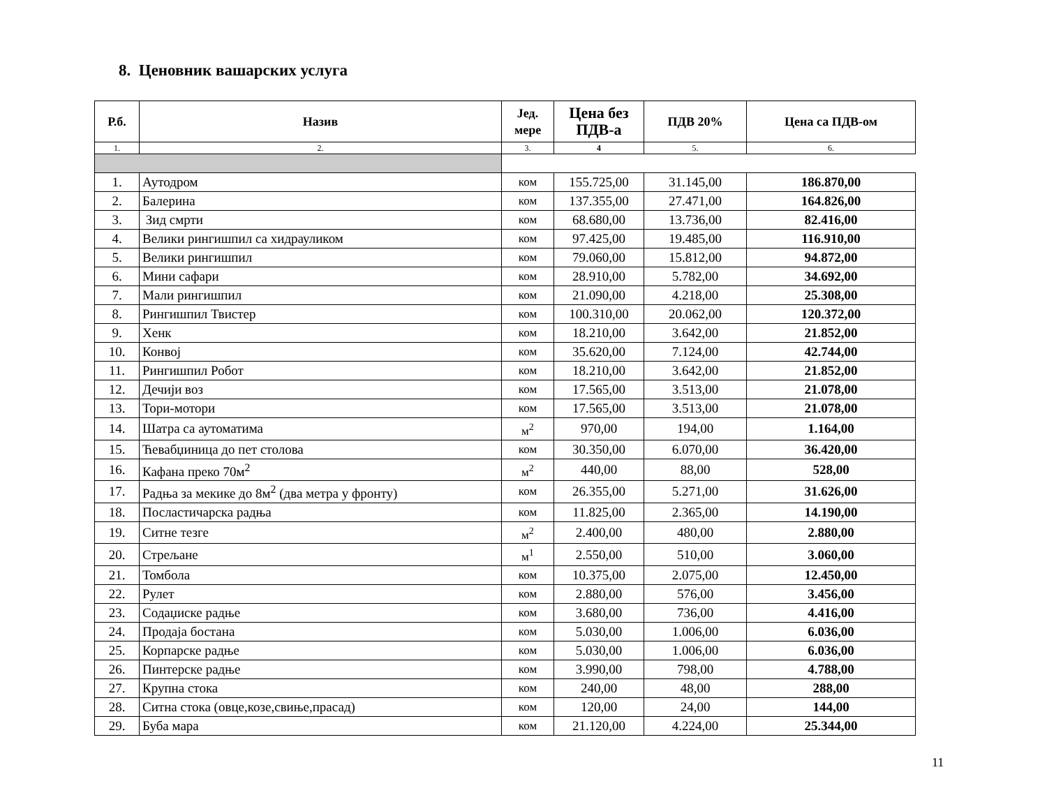8. Ценовник вашарских услуга
| Р.б. | Назив | Јед. мере | Цена без ПДВ-а | ПДВ 20% | Цена са ПДВ-ом |
| --- | --- | --- | --- | --- | --- |
| 1. | 2. | 3. | 4 | 5. | 6. |
| 1. | Аутодром | ком | 155.725,00 | 31.145,00 | 186.870,00 |
| 2. | Балерина | ком | 137.355,00 | 27.471,00 | 164.826,00 |
| 3. | Зид смрти | ком | 68.680,00 | 13.736,00 | 82.416,00 |
| 4. | Велики рингишпил са хидрауликом | ком | 97.425,00 | 19.485,00 | 116.910,00 |
| 5. | Велики рингишпил | ком | 79.060,00 | 15.812,00 | 94.872,00 |
| 6. | Мини сафари | ком | 28.910,00 | 5.782,00 | 34.692,00 |
| 7. | Мали рингишпил | ком | 21.090,00 | 4.218,00 | 25.308,00 |
| 8. | Рингишпил Твистер | ком | 100.310,00 | 20.062,00 | 120.372,00 |
| 9. | Хенк | ком | 18.210,00 | 3.642,00 | 21.852,00 |
| 10. | Конвој | ком | 35.620,00 | 7.124,00 | 42.744,00 |
| 11. | Рингишпил Робот | ком | 18.210,00 | 3.642,00 | 21.852,00 |
| 12. | Дечији воз | ком | 17.565,00 | 3.513,00 | 21.078,00 |
| 13. | Тори-мотори | ком | 17.565,00 | 3.513,00 | 21.078,00 |
| 14. | Шатра са аутоматима | м<sup>2</sup> | 970,00 | 194,00 | 1.164,00 |
| 15. | Ћевабџиница до пет столова | ком | 30.350,00 | 6.070,00 | 36.420,00 |
| 16. | Кафана преко 70м<sup>2</sup> | м<sup>2</sup> | 440,00 | 88,00 | 528,00 |
| 17. | Радња за мекике до 8м<sup>2</sup> (два метра у фронту) | ком | 26.355,00 | 5.271,00 | 31.626,00 |
| 18. | Посластичарска радња | ком | 11.825,00 | 2.365,00 | 14.190,00 |
| 19. | Ситне тезге | м<sup>2</sup> | 2.400,00 | 480,00 | 2.880,00 |
| 20. | Стрељане | м<sup>1</sup> | 2.550,00 | 510,00 | 3.060,00 |
| 21. | Томбола | ком | 10.375,00 | 2.075,00 | 12.450,00 |
| 22. | Рулет | ком | 2.880,00 | 576,00 | 3.456,00 |
| 23. | Содаџиске радње | ком | 3.680,00 | 736,00 | 4.416,00 |
| 24. | Продаја бостана | ком | 5.030,00 | 1.006,00 | 6.036,00 |
| 25. | Корпарске радње | ком | 5.030,00 | 1.006,00 | 6.036,00 |
| 26. | Пинтерске радње | ком | 3.990,00 | 798,00 | 4.788,00 |
| 27. | Крупна стока | ком | 240,00 | 48,00 | 288,00 |
| 28. | Ситна стока (овце,козе,свиње,прасад) | ком | 120,00 | 24,00 | 144,00 |
| 29. | Буба мара | ком | 21.120,00 | 4.224,00 | 25.344,00 |
11